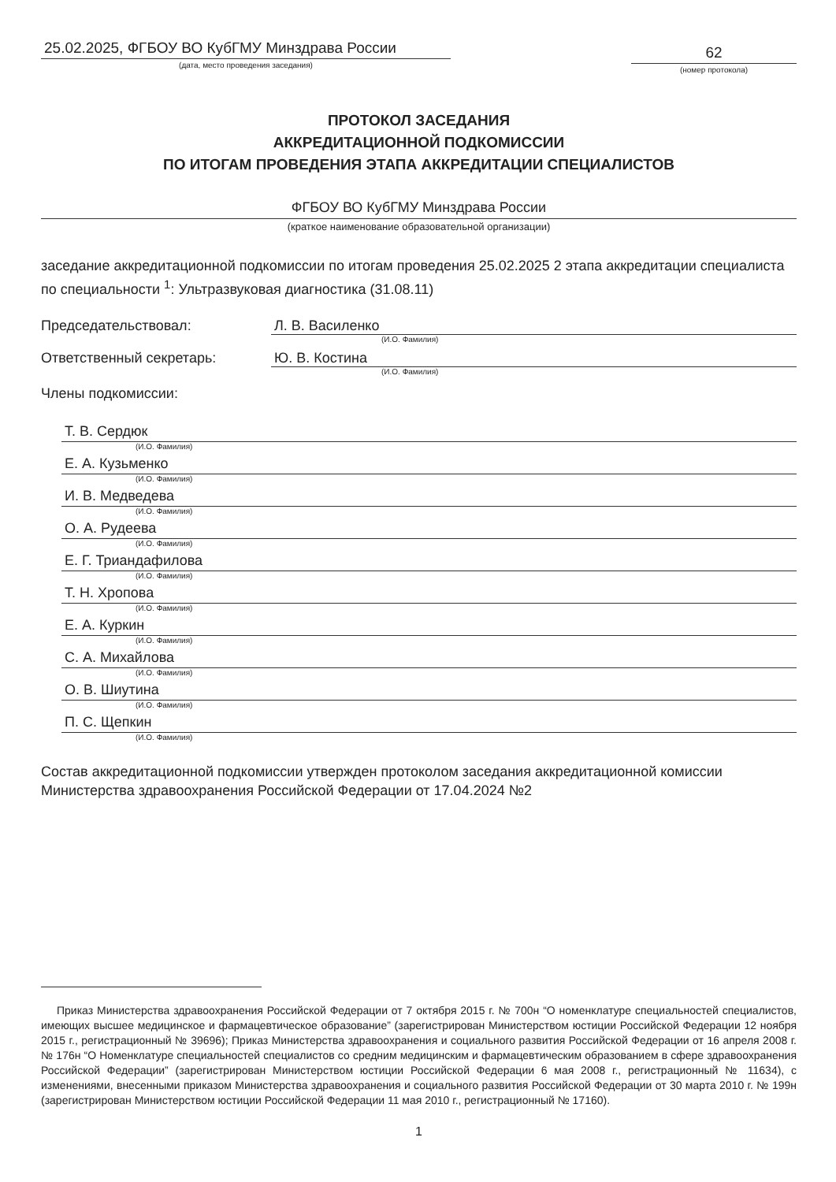25.02.2025, ФГБОУ ВО КубГМУ Минздрава России
(дата, место проведения заседания)
62
(номер протокола)
ПРОТОКОЛ ЗАСЕДАНИЯ
АККРЕДИТАЦИОННОЙ ПОДКОМИССИИ
ПО ИТОГАМ ПРОВЕДЕНИЯ ЭТАПА АККРЕДИТАЦИИ СПЕЦИАЛИСТОВ
ФГБОУ ВО КубГМУ Минздрава России
(краткое наименование образовательной организации)
заседание аккредитационной подкомиссии по итогам проведения 25.02.2025 2 этапа аккредитации специалиста по специальности <sup>1</sup>: Ультразвуковая диагностика (31.08.11)
Председательствовал: Л. В. Василенко
(И.О. Фамилия)
Ответственный секретарь: Ю. В. Костина
(И.О. Фамилия)
Члены подкомиссии:
Т. В. Сердюк
(И.О. Фамилия)
Е. А. Кузьменко
(И.О. Фамилия)
И. В. Медведева
(И.О. Фамилия)
О. А. Рудеева
(И.О. Фамилия)
Е. Г. Триандафилова
(И.О. Фамилия)
Т. Н. Хропова
(И.О. Фамилия)
Е. А. Куркин
(И.О. Фамилия)
С. А. Михайлова
(И.О. Фамилия)
О. В. Шиутина
(И.О. Фамилия)
П. С. Щепкин
(И.О. Фамилия)
Состав аккредитационной подкомиссии утвержден протоколом заседания аккредитационной комиссии Министерства здравоохранения Российской Федерации от 17.04.2024 №2
Приказ Министерства здравоохранения Российской Федерации от 7 октября 2015 г. № 700н “О номенклатуре специальностей специалистов, имеющих высшее медицинское и фармацевтическое образование” (зарегистрирован Министерством юстиции Российской Федерации 12 ноября 2015 г., регистрационный № 39696); Приказ Министерства здравоохранения и социального развития Российской Федерации от 16 апреля 2008 г. № 176н “О Номенклатуре специальностей специалистов со средним медицинским и фармацевтическим образованием в сфере здравоохранения Российской Федерации” (зарегистрирован Министерством юстиции Российской Федерации 6 мая 2008 г., регистрационный № 11634), с изменениями, внесенными приказом Министерства здравоохранения и социального развития Российской Федерации от 30 марта 2010 г. № 199н (зарегистрирован Министерством юстиции Российской Федерации 11 мая 2010 г., регистрационный № 17160).
1